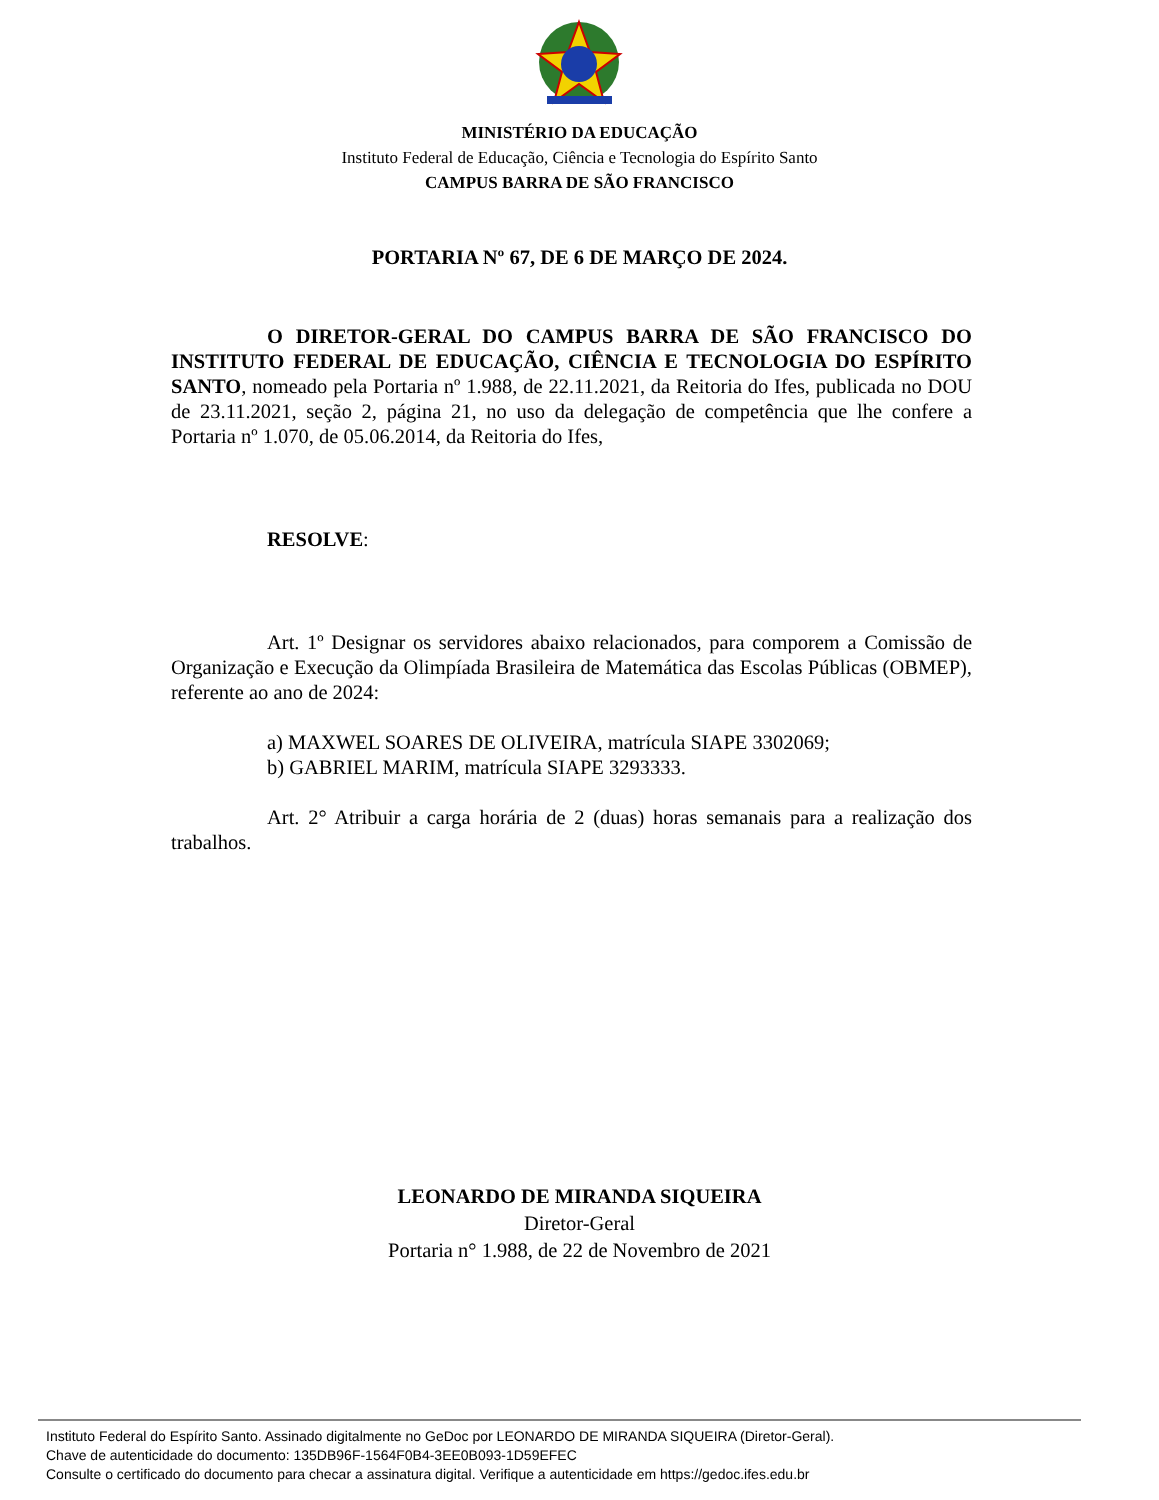MINISTÉRIO DA EDUCAÇÃO
Instituto Federal de Educação, Ciência e Tecnologia do Espírito Santo
CAMPUS BARRA DE SÃO FRANCISCO
PORTARIA Nº 67, DE 6 DE MARÇO DE 2024.
O DIRETOR-GERAL DO CAMPUS BARRA DE SÃO FRANCISCO DO INSTITUTO FEDERAL DE EDUCAÇÃO, CIÊNCIA E TECNOLOGIA DO ESPÍRITO SANTO, nomeado pela Portaria nº 1.988, de 22.11.2021, da Reitoria do Ifes, publicada no DOU de 23.11.2021, seção 2, página 21, no uso da delegação de competência que lhe confere a Portaria nº 1.070, de 05.06.2014, da Reitoria do Ifes,
RESOLVE:
Art. 1º Designar os servidores abaixo relacionados, para comporem a Comissão de Organização e Execução da Olimpíada Brasileira de Matemática das Escolas Públicas (OBMEP), referente ao ano de 2024:
a) MAXWEL SOARES DE OLIVEIRA, matrícula SIAPE 3302069;
b) GABRIEL MARIM, matrícula SIAPE 3293333.
Art. 2° Atribuir a carga horária de 2 (duas) horas semanais para a realização dos trabalhos.
LEONARDO DE MIRANDA SIQUEIRA
Diretor-Geral
Portaria n° 1.988, de 22 de Novembro de 2021
Instituto Federal do Espírito Santo. Assinado digitalmente no GeDoc por LEONARDO DE MIRANDA SIQUEIRA (Diretor-Geral).
Chave de autenticidade do documento: 135DB96F-1564F0B4-3EE0B093-1D59EFEC
Consulte o certificado do documento para checar a assinatura digital. Verifique a autenticidade em https://gedoc.ifes.edu.br